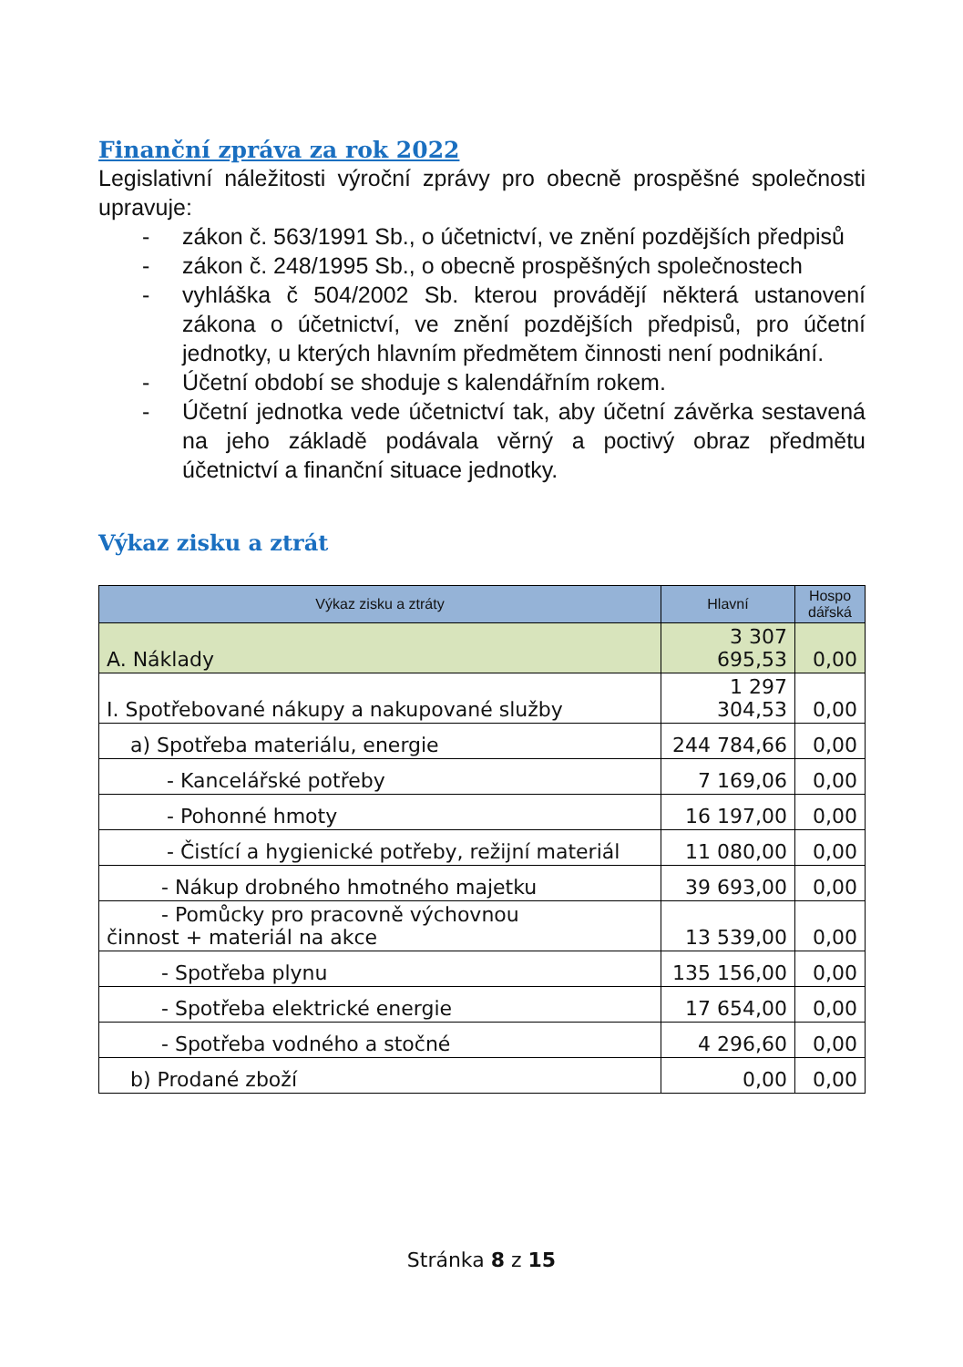Finanční zpráva za rok 2022
Legislativní náležitosti výroční zprávy pro obecně prospěšné společnosti upravuje:
- zákon č. 563/1991 Sb., o účetnictví, ve znění pozdějších předpisů
- zákon č. 248/1995 Sb., o obecně prospěšných společnostech
- vyhláška č 504/2002 Sb. kterou provádějí některá ustanovení zákona o účetnictví, ve znění pozdějších předpisů, pro účetní jednotky, u kterých hlavním předmětem činnosti není podnikání.
- Účetní období se shoduje s kalendářním rokem.
- Účetní jednotka vede účetnictví tak, aby účetní závěrka sestavená na jeho základě podávala věrný a poctivý obraz předmětu účetnictví a finanční situace jednotky.
Výkaz zisku a ztrát
| Výkaz zisku a ztráty | Hlavní | Hospo dářská |
| --- | --- | --- |
| A. Náklady | 3 307 695,53 | 0,00 |
| I. Spotřebované nákupy a nakupované služby | 1 297 304,53 | 0,00 |
| a) Spotřeba materiálu, energie | 244 784,66 | 0,00 |
| - Kancelářské potřeby | 7 169,06 | 0,00 |
| - Pohonné hmoty | 16 197,00 | 0,00 |
| - Čistící a hygienické potřeby, režijní materiál | 11 080,00 | 0,00 |
| - Nákup drobného hmotného majetku | 39 693,00 | 0,00 |
| - Pomůcky pro pracovně výchovnou činnost + materiál na akce | 13 539,00 | 0,00 |
| - Spotřeba plynu | 135 156,00 | 0,00 |
| - Spotřeba elektrické energie | 17 654,00 | 0,00 |
| - Spotřeba vodného a stočné | 4 296,60 | 0,00 |
| b) Prodané zboží | 0,00 | 0,00 |
Stránka 8 z 15